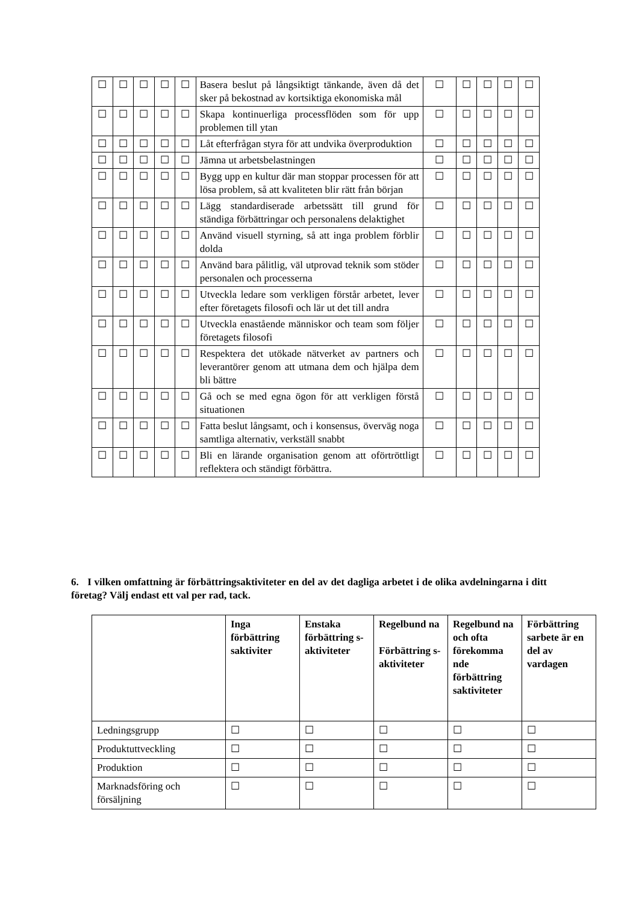| ☐ | ☐ | ☐ | ☐ | ☐ | Basera beslut på långsiktigt tänkande, även då det sker på bekostnad av kortsiktiga ekonomiska mål | ☐ | ☐ | ☐ | ☐ | ☐ |
| ☐ | ☐ | ☐ | ☐ | ☐ | Skapa kontinuerliga processflöden som för upp problemen till ytan | ☐ | ☐ | ☐ | ☐ | ☐ |
| ☐ | ☐ | ☐ | ☐ | ☐ | Låt efterfrågan styra för att undvika överproduktion | ☐ | ☐ | ☐ | ☐ | ☐ |
| ☐ | ☐ | ☐ | ☐ | ☐ | Jämna ut arbetsbelastningen | ☐ | ☐ | ☐ | ☐ | ☐ |
| ☐ | ☐ | ☐ | ☐ | ☐ | Bygg upp en kultur där man stoppar processen för att lösa problem, så att kvaliteten blir rätt från början | ☐ | ☐ | ☐ | ☐ | ☐ |
| ☐ | ☐ | ☐ | ☐ | ☐ | Lägg standardiserade arbetssätt till grund för ständiga förbättringar och personalens delaktighet | ☐ | ☐ | ☐ | ☐ | ☐ |
| ☐ | ☐ | ☐ | ☐ | ☐ | Använd visuell styrning, så att inga problem förblir dolda | ☐ | ☐ | ☐ | ☐ | ☐ |
| ☐ | ☐ | ☐ | ☐ | ☐ | Använd bara pålitlig, väl utprovad teknik som stöder personalen och processerna | ☐ | ☐ | ☐ | ☐ | ☐ |
| ☐ | ☐ | ☐ | ☐ | ☐ | Utveckla ledare som verkligen förstår arbetet, lever efter företagets filosofi och lär ut det till andra | ☐ | ☐ | ☐ | ☐ | ☐ |
| ☐ | ☐ | ☐ | ☐ | ☐ | Utveckla enastående människor och team som följer företagets filosofi | ☐ | ☐ | ☐ | ☐ | ☐ |
| ☐ | ☐ | ☐ | ☐ | ☐ | Respektera det utökade nätverket av partners och leverantörer genom att utmana dem och hjälpa dem bli bättre | ☐ | ☐ | ☐ | ☐ | ☐ |
| ☐ | ☐ | ☐ | ☐ | ☐ | Gå och se med egna ögon för att verkligen förstå situationen | ☐ | ☐ | ☐ | ☐ | ☐ |
| ☐ | ☐ | ☐ | ☐ | ☐ | Fatta beslut långsamt, och i konsensus, överväg noga samtliga alternativ, verkställ snabbt | ☐ | ☐ | ☐ | ☐ | ☐ |
| ☐ | ☐ | ☐ | ☐ | ☐ | Bli en lärande organisation genom att oförtröttligt reflektera och ständigt förbättra. | ☐ | ☐ | ☐ | ☐ | ☐ |
6. I vilken omfattning är förbättringsaktiviteter en del av det dagliga arbetet i de olika avdelningarna i ditt företag? Välj endast ett val per rad, tack.
| | Inga förbättring saktiviter | Enstaka förbättring s-aktiviteter | Regelbund na Förbättring s-aktiviteter | Regelbund na och ofta förekomma nde förbättring saktiviteter | Förbättring sarbete är en del av vardagen |
| Ledningsgrupp | ☐ | ☐ | ☐ | ☐ | ☐ |
| Produktuttveckling | ☐ | ☐ | ☐ | ☐ | ☐ |
| Produktion | ☐ | ☐ | ☐ | ☐ | ☐ |
| Marknadsföring och försäljning | ☐ | ☐ | ☐ | ☐ | ☐ |